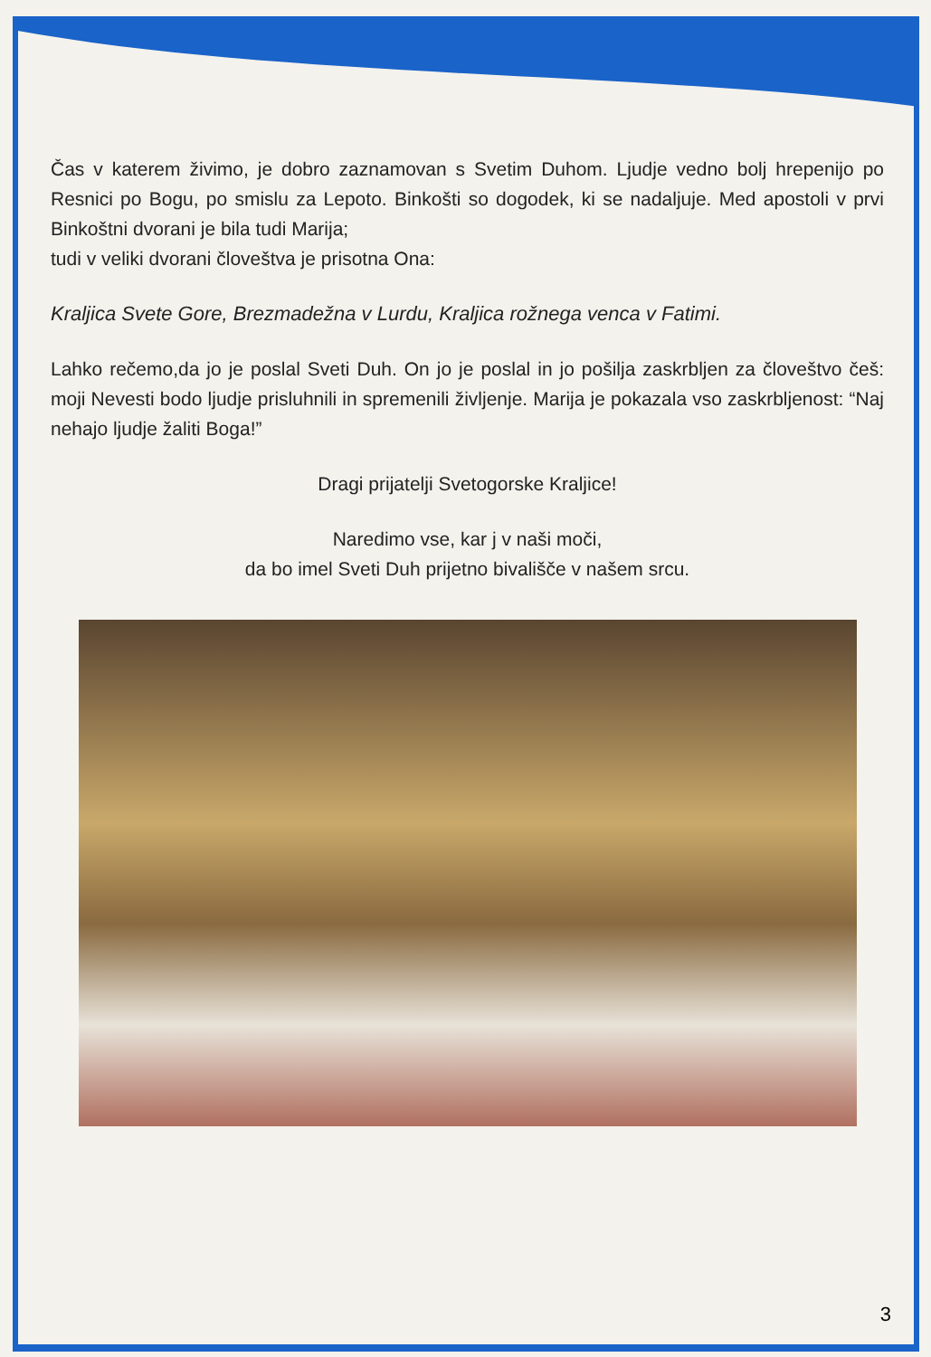Čas v katerem živimo, je dobro zaznamovan s Svetim Duhom. Ljudje vedno bolj hrepenijo po Resnici po Bogu, po smislu za Lepoto. Binkošti so dogodek, ki se nadaljuje. Med apostoli v prvi Binkoštni dvorani je bila tudi Marija;
tudi v veliki dvorani človeštva je prisotna Ona:
Kraljica Svete Gore, Brezmadežna v Lurdu, Kraljica rožnega venca v Fatimi.
Lahko rečemo,da jo je poslal Sveti Duh. On jo je poslal in jo pošilja zaskrbljen za človeštvo češ: moji Nevesti bodo ljudje prisluhnili in spremenili življenje. Marija je pokazala vso zaskrbljenost: “Naj nehajo ljudje žaliti Boga!”
Dragi prijatelji Svetogorske Kraljice!
Naredimo vse, kar j v naši moči,
da bo imel Sveti Duh prijetno bivališče v našem srcu.
3